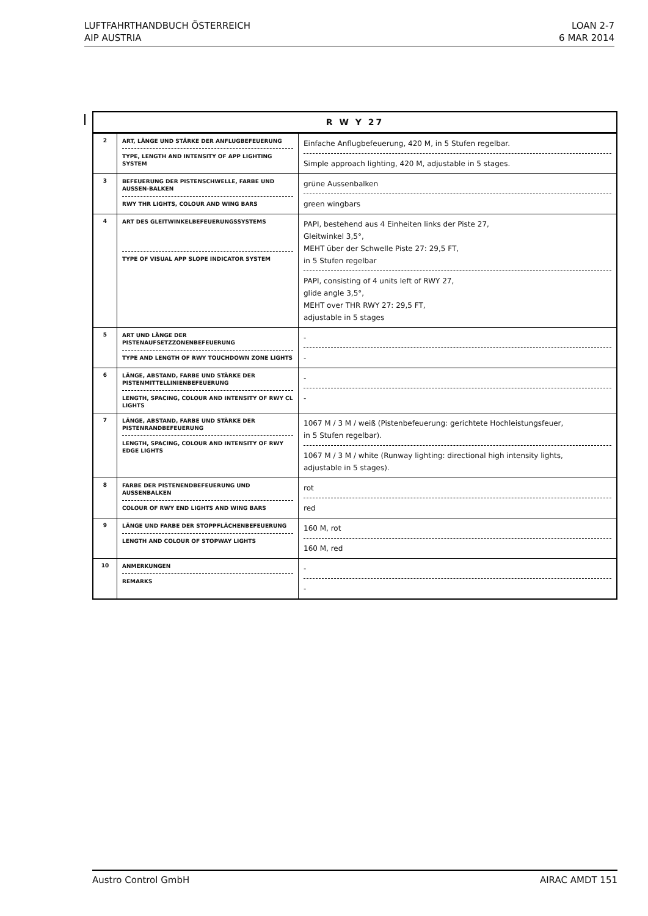LUFTFAHRTHANDBUCH ÖSTERREICH
AIP AUSTRIA
LOAN 2-7
6 MAR 2014
| R W Y 27 | | |
| --- | --- | --- |
| 2 | ART, LÄNGE UND STÄRKE DER ANFLUGBEFEUERUNG TYPE, LENGTH AND INTENSITY OF APP LIGHTING SYSTEM | Einfache Anflugbefeuerung, 420 M, in 5 Stufen regelbar. Simple approach lighting, 420 M, adjustable in 5 stages. |
| 3 | BEFEUERUNG DER PISTENSCHWELLE, FARBE UND AUSSEN-BALKEN RWY THR LIGHTS, COLOUR AND WING BARS | grüne Aussenbalken green wingbars |
| 4 | ART DES GLEITWINKELBEFEUERUNGSSYSTEMS TYPE OF VISUAL APP SLOPE INDICATOR SYSTEM | PAPI, bestehend aus 4 Einheiten links der Piste 27, Gleitwinkel 3,5°, MEHT über der Schwelle Piste 27: 29,5 FT, in 5 Stufen regelbar PAPI, consisting of 4 units left of RWY 27, glide angle 3,5°, MEHT over THR RWY 27: 29,5 FT, adjustable in 5 stages |
| 5 | ART UND LÄNGE DER PISTENAUFSETZZONENBEFEUERUNG TYPE AND LENGTH OF RWY TOUCHDOWN ZONE LIGHTS | - - |
| 6 | LÄNGE, ABSTAND, FARBE UND STÄRKE DER PISTENMITTELLINIENBEFEUERUNG LENGTH, SPACING, COLOUR AND INTENSITY OF RWY CL LIGHTS | - - |
| 7 | LÄNGE, ABSTAND, FARBE UND STÄRKE DER PISTENRANDBEFEUERUNG LENGTH, SPACING, COLOUR AND INTENSITY OF RWY EDGE LIGHTS | 1067 M / 3 M / weiß (Pistenbefeuerung: gerichtete Hochleistungsfeuer, in 5 Stufen regelbar). 1067 M / 3 M / white (Runway lighting: directional high intensity lights, adjustable in 5 stages). |
| 8 | FARBE DER PISTENENDBEFEUERUNG UND AUSSENBALKEN COLOUR OF RWY END LIGHTS AND WING BARS | rot red |
| 9 | LÄNGE UND FARBE DER STOPPFLÄCHENBEFEUERUNG LENGTH AND COLOUR OF STOPWAY LIGHTS | 160 M, rot 160 M, red |
| 10 | ANMERKUNGEN REMARKS | - - |
Austro Control GmbH AIRAC AMDT 151